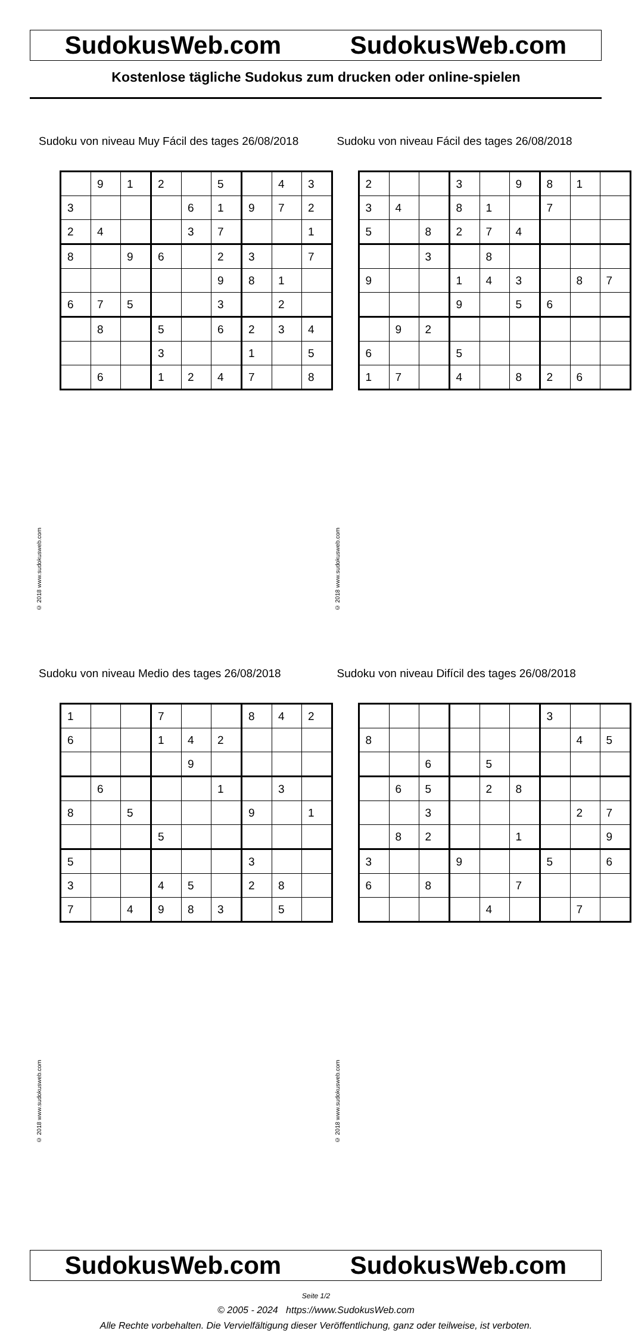SudokusWeb.com SudokusWeb.com
Kostenlose tägliche Sudokus zum drucken oder online-spielen
Sudoku von niveau Muy Fácil des tages 26/08/2018
| | 9 | 1 | 2 | | 5 | | 4 | 3 |
| 3 | | | | 6 | 1 | 9 | 7 | 2 |
| 2 | 4 | | | 3 | 7 | | | 1 |
| 8 | | 9 | 6 | | 2 | 3 | | 7 |
| | | | | | 9 | 8 | 1 | |
| 6 | 7 | 5 | | | 3 | | 2 | |
| | 8 | | 5 | | 6 | 2 | 3 | 4 |
| | | | 3 | | | 1 | | 5 |
| | 6 | | 1 | 2 | 4 | 7 | | 8 |
© 2018 www.sudokusweb.com
Sudoku von niveau Fácil des tages 26/08/2018
| 2 | | | 3 | | 9 | 8 | 1 | |
| 3 | 4 | | 8 | 1 | | 7 | | |
| 5 | | 8 | 2 | 7 | 4 | | | |
| | | 3 | | 8 | | | | |
| 9 | | | 1 | 4 | 3 | | 8 | 7 |
| | | | 9 | | 5 | 6 | | |
| | 9 | 2 | | | | | | |
| 6 | | | 5 | | | | | |
| 1 | 7 | | 4 | | 8 | 2 | 6 | |
© 2018 www.sudokusweb.com
Sudoku von niveau Medio des tages 26/08/2018
| 1 | | | 7 | | | 8 | 4 | 2 |
| 6 | | | 1 | 4 | 2 | | | |
| | | | | 9 | | | | |
| | 6 | | | | 1 | | 3 | |
| 8 | | 5 | | | | 9 | | 1 |
| | | | 5 | | | | | |
| 5 | | | | | | 3 | | |
| 3 | | | 4 | 5 | | 2 | 8 | |
| 7 | | 4 | 9 | 8 | 3 | | 5 | |
© 2018 www.sudokusweb.com
Sudoku von niveau Difícil des tages 26/08/2018
| | | | | | | 3 | | |
| 8 | | | | | | | 4 | 5 |
| | | 6 | | 5 | | | | |
| | 6 | 5 | | 2 | 8 | | | |
| | | 3 | | | | | 2 | 7 |
| | 8 | 2 | | | 1 | | | 9 |
| 3 | | | 9 | | | 5 | | 6 |
| 6 | | 8 | | | 7 | | | |
| | | | | 4 | | | 7 | |
© 2018 www.sudokusweb.com
SudokusWeb.com SudokusWeb.com
Seite 1/2
© 2005 - 2024 https://www.SudokusWeb.com
Alle Rechte vorbehalten. Die Vervielfältigung dieser Veröffentlichung, ganz oder teilweise, ist verboten.